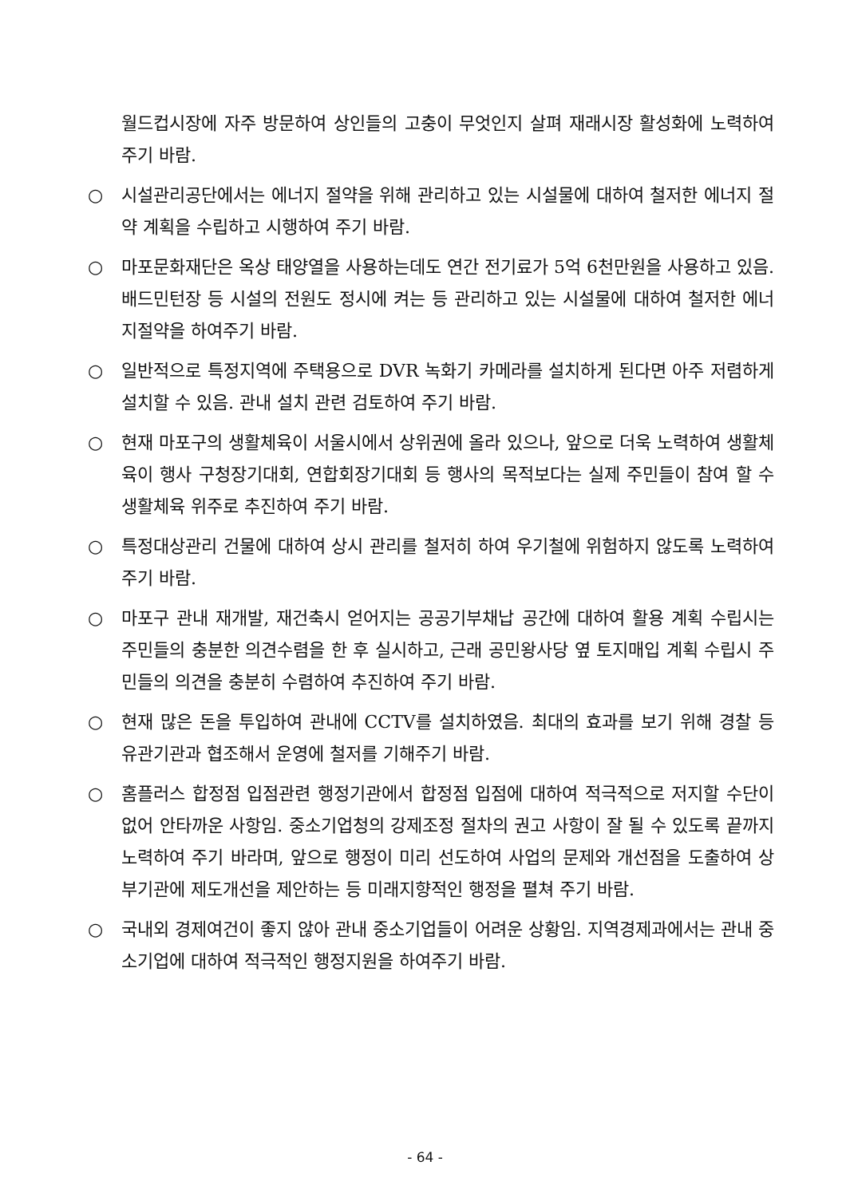월드컵시장에 자주 방문하여 상인들의 고충이 무엇인지 살펴 재래시장 활성화에 노력하여 주기 바람.
○ 시설관리공단에서는 에너지 절약을 위해 관리하고 있는 시설물에 대하여 철저한 에너지 절약 계획을 수립하고 시행하여 주기 바람.
○ 마포문화재단은 옥상 태양열을 사용하는데도 연간 전기료가 5억 6천만원을 사용하고 있음. 배드민턴장 등 시설의 전원도 정시에 켜는 등 관리하고 있는 시설물에 대하여 철저한 에너지절약을 하여주기 바람.
○ 일반적으로 특정지역에 주택용으로 DVR 녹화기 카메라를 설치하게 된다면 아주 저렴하게 설치할 수 있음. 관내 설치 관련 검토하여 주기 바람.
○ 현재 마포구의 생활체육이 서울시에서 상위권에 올라 있으나, 앞으로 더욱 노력하여 생활체육이 행사 구청장기대회, 연합회장기대회 등 행사의 목적보다는 실제 주민들이 참여 할 수 생활체육 위주로 추진하여 주기 바람.
○ 특정대상관리 건물에 대하여 상시 관리를 철저히 하여 우기철에 위험하지 않도록 노력하여 주기 바람.
○ 마포구 관내 재개발, 재건축시 얻어지는 공공기부채납 공간에 대하여 활용 계획 수립시는 주민들의 충분한 의견수렴을 한 후 실시하고, 근래 공민왕사당 옆 토지매입 계획 수립시 주민들의 의견을 충분히 수렴하여 추진하여 주기 바람.
○ 현재 많은 돈을 투입하여 관내에 CCTV를 설치하였음. 최대의 효과를 보기 위해 경찰 등 유관기관과 협조해서 운영에 철저를 기해주기 바람.
○ 홈플러스 합정점 입점관련 행정기관에서 합정점 입점에 대하여 적극적으로 저지할 수단이 없어 안타까운 사항임. 중소기업청의 강제조정 절차의 권고 사항이 잘 될 수 있도록 끝까지 노력하여 주기 바라며, 앞으로 행정이 미리 선도하여 사업의 문제와 개선점을 도출하여 상부기관에 제도개선을 제안하는 등 미래지향적인 행정을 펼쳐 주기 바람.
○ 국내외 경제여건이 좋지 않아 관내 중소기업들이 어려운 상황임. 지역경제과에서는 관내 중소기업에 대하여 적극적인 행정지원을 하여주기 바람.
- 64 -